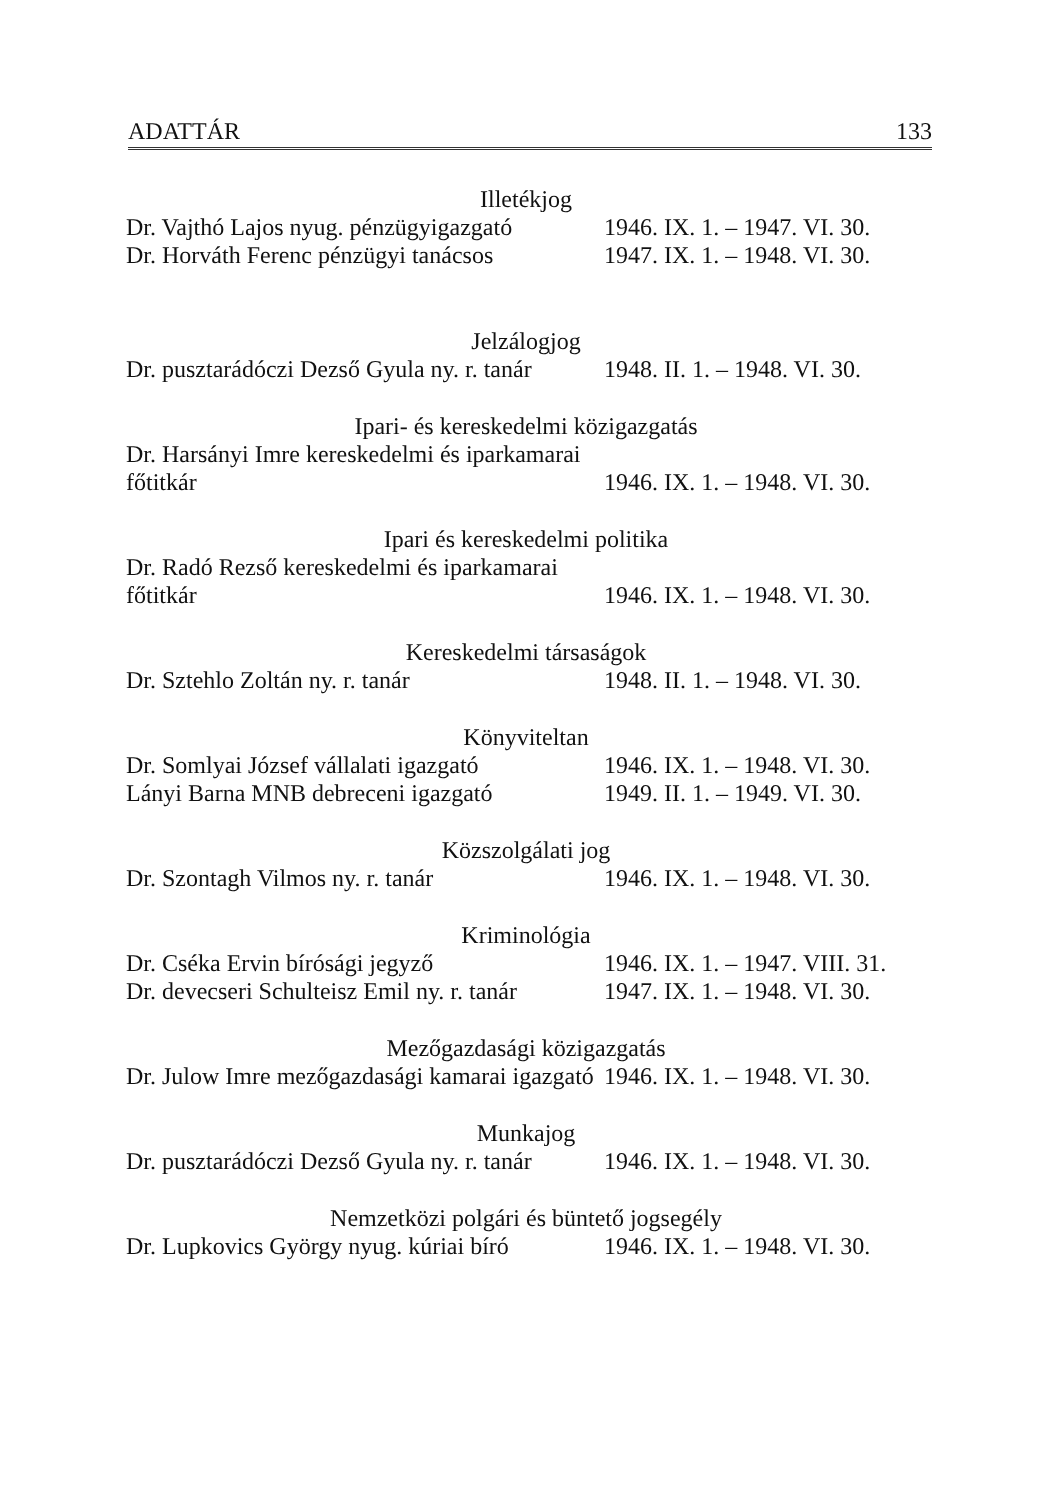ADATTÁR 133
Illetékjog
Dr. Vajthó Lajos nyug. pénzügyigazgató 1946. IX. 1. – 1947. VI. 30.
Dr. Horváth Ferenc pénzügyi tanácsos 1947. IX. 1. – 1948. VI. 30.
Jelzálogjog
Dr. pusztarádóczi Dezső Gyula ny. r. tanár 1948. II. 1. – 1948. VI. 30.
Ipari- és kereskedelmi közigazgatás
Dr. Harsányi Imre kereskedelmi és iparkamarai
főtitkár 1946. IX. 1. – 1948. VI. 30.
Ipari és kereskedelmi politika
Dr. Radó Rezső kereskedelmi és iparkamarai
főtitkár 1946. IX. 1. – 1948. VI. 30.
Kereskedelmi társaságok
Dr. Sztehlo Zoltán ny. r. tanár 1948. II. 1. – 1948. VI. 30.
Könyviteltan
Dr. Somlyai József vállalati igazgató 1946. IX. 1. – 1948. VI. 30.
Lányi Barna MNB debreceni igazgató 1949. II. 1. – 1949. VI. 30.
Közszolgálati jog
Dr. Szontagh Vilmos ny. r. tanár 1946. IX. 1. – 1948. VI. 30.
Kriminológia
Dr. Cséka Ervin bírósági jegyző 1946. IX. 1. – 1947. VIII. 31.
Dr. devecseri Schulteisz Emil ny. r. tanár 1947. IX. 1. – 1948. VI. 30.
Mezőgazdasági közigazgatás
Dr. Julow Imre mezőgazdasági kamarai igazgató 1946. IX. 1. – 1948. VI. 30.
Munkajog
Dr. pusztarádóczi Dezső Gyula ny. r. tanár 1946. IX. 1. – 1948. VI. 30.
Nemzetközi polgári és büntető jogsegély
Dr. Lupkovics György nyug. kúriai bíró 1946. IX. 1. – 1948. VI. 30.